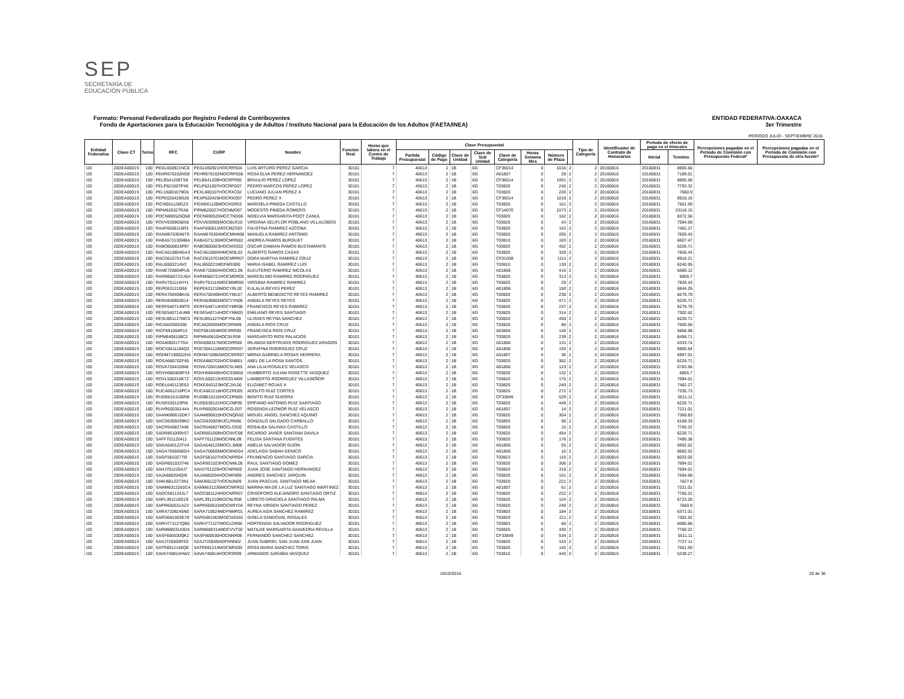SEP
SECRETARÍA DE
EDUCACIÓN PÚBLICA
Formato: Personal Federalizado por Registro Federal de Contribuyentes
Fondo de Aportaciones para la Educación Tecnológica y de Adultos / Instituto Nacional para la Educación de los Adultos (FAETA/INEA)
ENTIDAD FEDERATIVA:OAXACA
3er Trimestre
PERIODO JULIO - SEPTIEMBRE 2016
| Entidad Federativa | Clave CT | Turno | RFC | CURP | Nombre | Funcion Real | Horas que labora en el Centro de Trabajo | Clave Presupuestal | | | | | | | | Tipo de Categoría | Identificador de Contrato de Honorarios | Periodo de efecto de pago en el trimestre | | Percepciones pagadas en el Periodo de Comisión con Presupuesto Federal* | Percepciones pagadas en el Periodo de Comisión con Presupuesto de otra fuente* |
| --- | --- | --- | --- | --- | --- | --- | --- | --- | --- | --- | --- | --- | --- | --- | --- | --- | --- | --- | --- | --- | --- |
| | | | | | | | | Partida Presupuestal | Código de Pago | Clave de Unidad | Clave de Sub Unidad | Clave de Categoría | Horas Semana Mes | Número de Plaza | | | | Inicial | Termino | | |
| I20 | 20DEA0001S | 100 | PEGL650921NC8 | PEGL650921HOCRRS04 | LUIS ARTURO PEREZ GARCIA | 30101 | 7 | 40613 | 2 | 1B | 6G | CF36014 | 0 | 1016 | 2 | 2 | 20160816 | 20160831 | 8905.66 | | |
| I20 | 20DEA0001S | 100 | PEHR670102NS8 | PEHR670102MOCRRS06 | ROSA ELVA PEREZ HERNANDEZ | 30101 | 7 | 40613 | 2 | 1B | 6G | A01807 | 0 | 28 | 2 | 2 | 20160816 | 20160831 | 7189.01 | | |
| I20 | 20DEA0001S | 100 | PELB541209TS6 | PELB541209HOCRPR05 | BRAULIO PEREZ LOPEZ | 30101 | 7 | 40613 | 2 | 1B | 6G | CF36014 | 0 | 1091 | 2 | 2 | 20160816 | 20160831 | 8805.68 | | |
| I20 | 20DEA0001S | 100 | PELP621007PX6 | PELP621007HOCRPD07 | PEDRO MARCOS PEREZ LOPEZ | 30101 | 7 | 40613 | 2 | 1B | 6G | T03820 | 0 | 245 | 2 | 2 | 20160816 | 20160831 | 7793.32 | | |
| I20 | 20DEA0001S | 100 | PELU6001079G5 | PEXL600107HOCRXC02 | LUCIANO JULIAN PEREZ X | 30101 | 7 | 40613 | 2 | 1B | 6G | T03820 | 0 | 220 | 2 | 2 | 20160816 | 20160831 | 7660.9 | | |
| I20 | 20DEA0001S | 100 | PEPE620429G29 | PEXP620429HOCRXD07 | PEDRO PEREZ X | 30101 | 7 | 40613 | 2 | 1B | 6G | CF36014 | 0 | 1019 | 2 | 2 | 20160816 | 20160831 | 8918.16 | | |
| I20 | 20DEA0001S | 100 | PICM561128GZ3 | PICM561128MOCNSR03 | MARISELA PINEDA CASTILLO | 30101 | 7 | 40613 | 2 | 1B | 6G | T03820 | 0 | 161 | 2 | 2 | 20160816 | 20160831 | 7561.59 | | |
| I20 | 20DEA0001S | 100 | PIRM620327RA8 | PIRM620327HOCNMD07 | MODESTO PINEDA ROMERO | 30101 | 7 | 40613 | 2 | 1B | 6G | CF14070 | 0 | 1073 | 2 | 2 | 20160816 | 20160831 | 33118.15 | | |
| I20 | 20DEA0001S | 100 | POCN690525Q68 | POCN690525MCCTND06 | NIDELVIA MARGARITA POOT CANUL | 30101 | 7 | 40613 | 2 | 1B | 6G | T03820 | 0 | 162 | 2 | 2 | 20160816 | 20160831 | 8372.56 | | |
| I20 | 20DEA0001S | 100 | POVV6309058X8 | POVV630905MOCBLR10 | VIRGINIA SELIFLOR POBLANO VILLALOBOS | 30101 | 7 | 40613 | 2 | 1B | 6G | T03820 | 0 | 43 | 2 | 2 | 20160816 | 20160831 | 7594.69 | | |
| I20 | 20DEA0001S | 100 | RAAF6506115R3 | RAAF650611MOCMZS03 | FAUSTINA RAMIREZ AZCONA | 30101 | 7 | 40613 | 2 | 1B | 6G | T03820 | 0 | 163 | 2 | 2 | 20160816 | 20160831 | 7462.27 | | |
| I20 | 20DEA0001S | 100 | RAAM6703046T9 | RAAM670304MOCMNN08 | MANUELA RAMIREZ ANTONIO | 30101 | 7 | 40613 | 2 | 1B | 6G | T03820 | 0 | 265 | 2 | 2 | 20160816 | 20160831 | 7826.43 | | |
| I20 | 20DEA0001S | 100 | RABA571130MBA | RABA571130MOCMRN02 | ANDREA RAMOS BURGUET | 30101 | 7 | 40613 | 2 | 1B | 6G | T03810 | 0 | 183 | 2 | 2 | 20160816 | 20160831 | 6607.47 | | |
| I20 | 20DEA0001S | 100 | RABO800823P97 | RABO800823HOCMSS02 | OSCAR DAMIAN RAMOS BUSTAMANTE | 30101 | 7 | 40613 | 2 | 1B | 6G | T03820 | 0 | 452 | 2 | 2 | 20160816 | 20160831 | 6226.71 | | |
| I20 | 20DEA0001S | 100 | RACA610804GA3 | RACA610804HMCMSL02 | ALBERTO RAMOS CASAS | 30101 | 7 | 40613 | 2 | 1B | 6G | T03820 | 0 | 328 | 2 | 2 | 20160816 | 20160831 | 7826.43 | | |
| I20 | 20DEA0001S | 100 | RACD610701TU6 | RACD610701MOCMRR07 | DORA MARTHA RAMIREZ CRUZ | 30101 | 7 | 40613 | 2 | 1B | 6G | CF01059 | 0 | 1111 | 2 | 2 | 20160816 | 20160831 | 8918.21 | | |
| I20 | 20DEA0001S | 100 | RALI650221AV2 | RALI650221MDFMSS00 | MARIA ISABEL RAMIREZ LUIS | 30101 | 7 | 40613 | 2 | 1B | 6G | T03810 | 0 | 130 | 2 | 2 | 20160816 | 20160831 | 6240.95 | | |
| I20 | 20DEA0001S | 100 | RANE720804PU6 | RANE720804HOCMCL06 | ELEUTERIO RAMIREZ NICOLAS | 30101 | 7 | 40613 | 2 | 1B | 6G | A01806 | 0 | 416 | 2 | 2 | 20160816 | 20160831 | 5666.12 | | |
| I20 | 20DEA0001S | 100 | RARM560721U6A | RARM560721HOCMDR05 | MARCELINO RAMIREZ RODRIGUEZ | 30101 | 7 | 40613 | 2 | 1B | 6G | T03820 | 0 | 313 | 2 | 2 | 20160816 | 20160831 | 6855.7 | | |
| I20 | 20DEA0001S | 100 | RARV701114HY1 | RARV701114MOCMMR06 | VIRGINIA RAMIREZ RAMIREZ | 30101 | 7 | 40613 | 2 | 1B | 6G | T03820 | 0 | 29 | 2 | 2 | 20160816 | 20160831 | 7826.43 | | |
| I20 | 20DEA0001S | 100 | REPE631210I56 | REPE631210MOCYRL02 | EULALIA REYES PEREZ | 30101 | 7 | 40613 | 2 | 1B | 6G | A01806 | 0 | 150 | 2 | 2 | 20160816 | 20160831 | 6844.26 | | |
| I20 | 20DEA0001S | 100 | RERA700408KA5 | RERA700408HOCYML07 | ALBERTO BENEDICTO REYES RAMIREZ | 30101 | 7 | 40613 | 2 | 1B | 6G | T03820 | 0 | 238 | 2 | 2 | 20160816 | 20160831 | 8279.79 | | |
| I20 | 20DEA0001S | 100 | RERA830802814 | RERA830802MOCYYN06 | ANGELA REYES REYES | 30101 | 7 | 40613 | 2 | 1B | 6G | T03820 | 0 | 471 | 2 | 2 | 20160816 | 20160831 | 6226.71 | | |
| I20 | 20DEA0001S | 100 | RERF640714MT0 | RERF640714HOCYMR06 | FRANCISCO REYES RAMIREZ | 30101 | 7 | 40613 | 2 | 1B | 6G | T03820 | 0 | 237 | 2 | 2 | 20160816 | 20160831 | 8279.79 | | |
| I20 | 20DEA0001S | 100 | RESE540714UM8 | RESE540714HOCYNM03 | EMILIANO REYES SANTIAGO | 30101 | 7 | 40613 | 2 | 1B | 6G | T03820 | 0 | 314 | 2 | 2 | 20160816 | 20160831 | 7302.62 | | |
| I20 | 20DEA0001S | 100 | RESU851127MC5 | RESU851127HDFYNL09 | ULISSES REYNA SANCHEZ | 30101 | 7 | 40613 | 2 | 1B | 6G | T03820 | 0 | 450 | 2 | 2 | 20160816 | 20160831 | 6226.71 | | |
| I20 | 20DEA0001S | 100 | RICA620505356 | RICA620505MOCSRN09 | ANGELA RIOS CRUZ | 30101 | 7 | 40613 | 2 | 1B | 6G | T03820 | 0 | 86 | 2 | 2 | 20160816 | 20160831 | 7600.56 | | |
| I20 | 20DEA0001S | 100 | RICF691004R13 | RICF691004MOCSRR00 | FRANCISCA RIOS CRUZ | 30101 | 7 | 40613 | 2 | 1B | 6G | A03804 | 0 | 140 | 2 | 2 | 20160816 | 20160831 | 5858.98 | | |
| I20 | 20DEA0001S | 100 | RIPM6406108C2 | RIPM640610HOCSLR06 | MARGARITO RIOS PALACIOS | 30101 | 7 | 40613 | 2 | 1B | 6G | T03820 | 0 | 239 | 2 | 2 | 20160816 | 20160831 | 8458.71 | | |
| I20 | 20DEA0001S | 100 | ROAI6903177G4 | ROAI690317MOCDRR00 | IRLANDA GERTRUDIS RODRIGUEZ ARAGON | 30101 | 7 | 40613 | 2 | 1B | 6G | A01806 | 0 | 131 | 2 | 2 | 20160816 | 20160831 | 6333.74 | | |
| I20 | 20DEA0001S | 100 | ROCS5611184Q3 | ROCS561118MOCDRR07 | SERAFINA RODRIGUEZ CRUZ | 30101 | 7 | 40613 | 2 | 1B | 6G | A01806 | 0 | 193 | 2 | 2 | 20160816 | 20160831 | 6965.64 | | |
| I20 | 20DEA0001S | 100 | ROHM7109022HA | ROHM710902MOCSRR07 | MIRNA GABRIELA ROSAS HERRERA | 30101 | 7 | 40613 | 2 | 1B | 6G | A01807 | 0 | 36 | 2 | 2 | 20160816 | 20160831 | 6997.01 | | |
| I20 | 20DEA0001S | 100 | ROSA680702F45 | ROSA680702HOCSNB01 | ABEL DE LA ROSA SANTOS | 30101 | 7 | 40613 | 2 | 1B | 6G | T03820 | 0 | 352 | 2 | 2 | 20160816 | 20160831 | 6226.71 | | |
| I20 | 20DEA0001S | 100 | ROVA720415948 | ROVA720415MOCSLN05 | ANA LILIA ROSALES VELASCO | 30101 | 7 | 40613 | 2 | 1B | 6G | A01806 | 0 | 123 | 2 | 2 | 20160816 | 20160831 | 6783.56 | | |
| I20 | 20DEA0001S | 100 | ROVH580406P33 | ROVH580406HOCSSM02 | HUMBERTO JULIAN ROSETTE VASQUEZ | 30101 | 7 | 40613 | 2 | 1B | 6G | T03820 | 0 | 132 | 2 | 2 | 20160816 | 20160831 | 6855.7 | | |
| I20 | 20DEA0001S | 100 | ROVL500215KT2 | ROVL500215HOCDLM09 | LAMBERTO RODRIGUEZ VILLASEÑOR | 30101 | 7 | 40613 | 2 | 1B | 6G | T03820 | 0 | 175 | 2 | 2 | 20160816 | 20160831 | 7694.01 | | |
| I20 | 20DEA0001S | 100 | ROEL640123E63 | ROXE640123MOCJXL06 | ELIZABET ROJAS X | 30101 | 7 | 40613 | 2 | 1B | 6G | T03820 | 0 | 240 | 2 | 2 | 20160816 | 20160831 | 7462.27 | | |
| I20 | 20DEA0001S | 100 | RUCA661218PC4 | RUCA661218HOCZRD05 | ADOLFO RUIZ CORTES | 30101 | 7 | 40613 | 2 | 1B | 6G | T03820 | 0 | 272 | 2 | 2 | 20160816 | 20160831 | 7335.73 | | |
| I20 | 20DEA0001S | 100 | RUGB6101106R8 | RUGB610110HOCZRN06 | BENITO RUIZ GUERRA | 30101 | 7 | 40613 | 2 | 1B | 6G | CF33849 | 0 | 529 | 2 | 2 | 20160816 | 20160831 | 5511.11 | | |
| I20 | 20DEA0001S | 100 | RUSE630122PI8 | RUSE630122HOCZNP00 | EPIFANIO ANTONIO RUIZ SANTIAGO | 30101 | 7 | 40613 | 2 | 1B | 6G | T03820 | 0 | 449 | 2 | 2 | 20160816 | 20160831 | 6226.71 | | |
| I20 | 20DEA0001S | 100 | RUVR60030144A | RUVR600301MOCZLS07 | ROSENDA LEONOR RUIZ VELASCO | 30101 | 7 | 40613 | 2 | 1B | 6G | A01807 | 0 | 14 | 2 | 2 | 20160816 | 20160831 | 7221.01 | | |
| I20 | 20DEA0001S | 100 | SAAM690615DK7 | SAAM690615HOCNQG02 | MIGUEL ANGEL SANCHEZ AQUINO | 30101 | 7 | 40613 | 2 | 1B | 6G | T03820 | 0 | 304 | 2 | 2 | 20160816 | 20160831 | 7368.83 | | |
| I20 | 20DEA0001S | 100 | SACG6309299K0 | SACG630929HJCLRN06 | GONZALO SALGADO CARBALLO | 30101 | 7 | 40613 | 2 | 1B | 6G | T03803 | 0 | 96 | 2 | 2 | 20160816 | 20160831 | 6169.33 | | |
| I20 | 20DEA0001S | 100 | SACR540827448 | SACR540827MOCLSS02 | ROSALBA SALINAS CASTILLO | 30101 | 7 | 40613 | 2 | 1B | 6G | T03820 | 0 | 15 | 2 | 2 | 20160816 | 20160831 | 7760.22 | | |
| I20 | 20DEA0001S | 100 | SADR851009V57 | SADR851009HOCNVC08 | RICARDO JAVIER SANTANA DAVILA | 30101 | 7 | 40613 | 2 | 1B | 6G | T03820 | 0 | 454 | 2 | 2 | 20160816 | 20160831 | 6226.71 | | |
| I20 | 20DEA0001S | 100 | SAFF701120411 | SAFF701120MOCNNL09 | FELISA SANTANA FUENTES | 30101 | 7 | 40613 | 2 | 1B | 6G | T03820 | 0 | 176 | 2 | 2 | 20160816 | 20160831 | 7495.38 | | |
| I20 | 20DEA0001S | 100 | SAGA640123TV4 | SAGA640123MOCLJM08 | AMELIA SALVADOR GIJON | 30101 | 7 | 40613 | 2 | 1B | 6G | A01806 | 0 | 55 | 2 | 2 | 20160816 | 20160831 | 6692.52 | | |
| I20 | 20DEA0001S | 100 | SAGA7006056G4 | SAGA700605MOCBND04 | ADELAIDA SABAH GENICO | 30101 | 7 | 40613 | 2 | 1B | 6G | A01806 | 0 | 16 | 2 | 2 | 20160816 | 20160831 | 6692.52 | | |
| I20 | 20DEA0001S | 100 | SAGF5810277I0 | SAGF581027HOCNRR04 | FRUMENCIO SANTIAGO GARCIA | 30101 | 7 | 40613 | 2 | 1B | 6G | T03823 | 0 | 110 | 2 | 2 | 20160816 | 20160831 | 8025.05 | | |
| I20 | 20DEA0001S | 100 | SAGR651023746 | SAGR651023HOCNML05 | RAUL SANTIAGO GOMEZ | 30101 | 7 | 40613 | 2 | 1B | 6G | T03820 | 0 | 306 | 2 | 2 | 20160816 | 20160831 | 7694.01 | | |
| I20 | 20DEA0001S | 100 | SAHJ7012204J7 | SAHJ701220HOCNRN00 | JUAN JOSE SANTIAGO HERNANDEZ | 30101 | 7 | 40613 | 2 | 1B | 6G | T03820 | 0 | 316 | 2 | 2 | 20160816 | 20160831 | 7694.01 | | |
| I20 | 20DEA0001S | 100 | SAJA680204QI9 | SAJA680204HOCNRN09 | ANDRES SANCHEZ JARQUIN | 30101 | 7 | 40613 | 2 | 1B | 6G | T03820 | 0 | 151 | 2 | 2 | 20160816 | 20160831 | 7594.69 | | |
| I20 | 20DEA0001S | 100 | SAMJ6612273N1 | SAMJ661227HOCNJN09 | JUAN PASCUAL SANTIAGO MEJIA | 30101 | 7 | 40613 | 2 | 1B | 6G | T03820 | 0 | 221 | 2 | 2 | 20160816 | 20160831 | 7627.8 | | |
| I20 | 20DEA0001S | 100 | SAMM6312263CA | SAMM631226MOCNRR01 | MARINA MA DE LA LUZ SANTIAGO MARTINEZ | 30101 | 7 | 40613 | 2 | 1B | 6G | A01807 | 0 | 61 | 2 | 2 | 20160816 | 20160831 | 7221.01 | | |
| I20 | 20DEA0001S | 100 | SAOC681124JL7 | SAOC681124HOCNRR07 | CRISOFORO ALEJANDRO SANTIAGO ORTIZ | 30101 | 7 | 40613 | 2 | 1B | 6G | T03820 | 0 | 222 | 2 | 2 | 20160816 | 20160831 | 7760.22 | | |
| I20 | 20DEA0001S | 100 | SAPL391210D19 | SAPL391210MOCNLR08 | LORETO GRACIELA SANTIAGO PALMA | 30101 | 7 | 40613 | 2 | 1B | 6G | T03820 | 0 | 124 | 2 | 2 | 20160816 | 20160831 | 6723.28 | | |
| I20 | 20DEA0001S | 100 | SAPR650531A23 | SAPR650531MOCNRY04 | REYNA VIRGEN SANTIAGO PEREZ | 30101 | 7 | 40613 | 2 | 1B | 6G | T03820 | 0 | 246 | 2 | 2 | 20160816 | 20160831 | 7660.9 | | |
| I20 | 20DEA0001S | 100 | SARA7108245N0 | SARA710824MDFNMR01 | AUREA AIDA SANCHEZ RAMIREZ | 30101 | 7 | 40613 | 2 | 1B | 6G | T03803 | 0 | 184 | 2 | 2 | 20160816 | 20160831 | 6371.01 | | |
| I20 | 20DEA0001S | 100 | SARG681003E78 | SARG681003MOCNSS02 | GISELA SANDOVAL ROSALES | 30101 | 7 | 40613 | 2 | 1B | 6G | T03820 | 0 | 211 | 2 | 2 | 20160816 | 20160831 | 7302.62 | | |
| I20 | 20DEA0001S | 100 | SARH771127QB6 | SARH771127MOCLDR06 | HORTENSIA SALVADOR RODRIGUEZ | 30101 | 7 | 40613 | 2 | 1B | 6G | T03803 | 0 | 60 | 2 | 2 | 20160816 | 20160831 | 6080.66 | | |
| I20 | 20DEA0001S | 100 | SARM6803143D4 | SARM680314MOCVVT02 | MATILDE MARGARITA SAAVEDRA REVILLA | 30101 | 7 | 40613 | 2 | 1B | 6G | T03820 | 0 | 330 | 2 | 2 | 20160816 | 20160831 | 7760.22 | | |
| I20 | 20DEA0001S | 100 | SASF600530QK2 | SASF600530HOCNNR06 | FERNANDO SANCHEZ SANCHEZ | 30101 | 7 | 40613 | 2 | 1B | 6G | CF33849 | 0 | 534 | 2 | 2 | 20160816 | 20160831 | 5511.11 | | |
| I20 | 20DEA0001S | 100 | SASJ720505RS3 | SASJ720505HDFNNN02 | JUAN GABRIEL SAN JUAN SAN JUAN | 30101 | 7 | 40613 | 2 | 1B | 6G | T03820 | 0 | 315 | 2 | 2 | 20160816 | 20160831 | 7727.11 | | |
| I20 | 20DEA0001S | 100 | SATR6912146Q8 | SATR691214MOCNRS00 | ROSA MARIA SANCHEZ TORIS | 30101 | 7 | 40613 | 2 | 1B | 6G | T03820 | 0 | 142 | 2 | 2 | 20160816 | 20160831 | 7561.59 | | |
| I20 | 20DEA0001S | 100 | SAVA740814HW2 | SAVA740814HOCRSR09 | ARMANDO SARABIA VASQUEZ | 30101 | 7 | 40613 | 2 | 1B | 6G | T03810 | 0 | 440 | 2 | 2 | 20160816 | 20160831 | 5238.27 | | |
10/10/2016 20 de 36